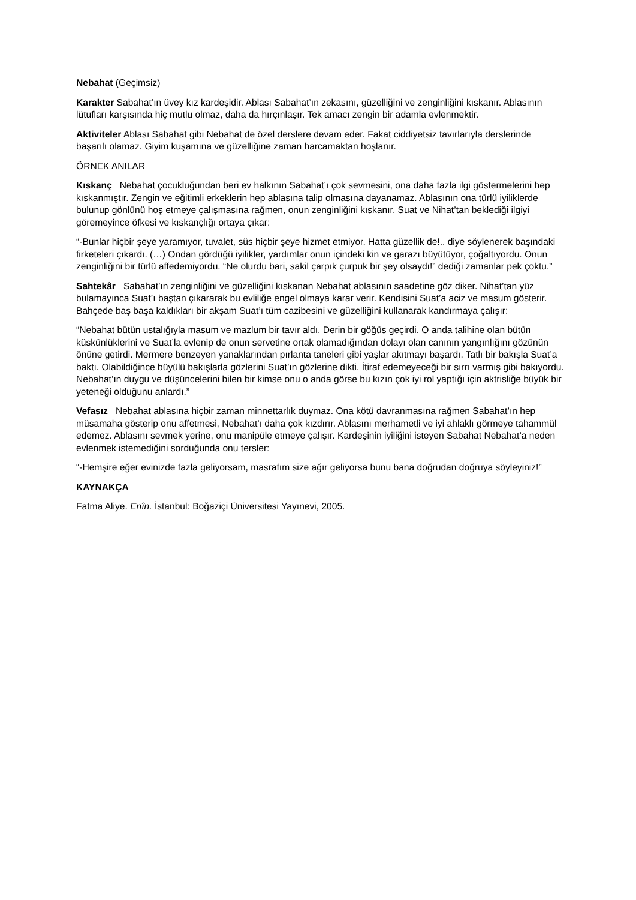Nebahat (Geçimsiz)
Karakter Sabahat’ın üvey kız kardeşidir. Ablası Sabahat’ın zekasını, güzelliğini ve zenginliğini kıskanır. Ablasının lütufları karşısında hiç mutlu olmaz, daha da hırçınlaşır. Tek amacı zengin bir adamla evlenmektir.
Aktiviteler Ablası Sabahat gibi Nebahat de özel derslere devam eder. Fakat ciddiyetsiz tavırlarıyla derslerinde başarılı olamaz. Giyim kuşamına ve güzelliğine zaman harcamaktan hoşlanır.
ÖRNEK ANILAR
Kıskanç Nebahat çocukluğundan beri ev halkının Sabahat’ı çok sevmesini, ona daha fazla ilgi göstermelerini hep kıskanmıştır. Zengin ve eğitimli erkeklerin hep ablasına talip olmasına dayanamaz. Ablasının ona türlü iyiliklerde bulunup gönlünü hoş etmeye çalışmasına rağmen, onun zenginliğini kıskanır. Suat ve Nihat’tan beklediği ilgiyi göremeyince öfkesi ve kıskançlığı ortaya çıkar:
“-Bunlar hiçbir şeye yaramıyor, tuvalet, süs hiçbir şeye hizmet etmiyor. Hatta güzellik de!.. diye söylenerek başındaki firketeleri çıkardı. (…) Ondan gördüğü iyilikler, yardımlar onun içindeki kin ve garazı büyütüyor, çoğaltıyordu. Onun zenginliğini bir türlü affedemiyordu. “Ne olurdu bari, sakil çarpık çurpuk bir şey olsaydı!” dediği zamanlar pek çoktu.”
Sahtekâr Sabahat’ın zenginliğini ve güzelliğini kıskanan Nebahat ablasının saadetine göz diker. Nihat’tan yüz bulamayınca Suat’ı baştan çıkararak bu evliliğe engel olmaya karar verir. Kendisini Suat’a aciz ve masum gösterir. Bahçede baş başa kaldıkları bir akşam Suat’ı tüm cazibesini ve güzelliğini kullanarak kandırmaya çalışır:
“Nebahat bütün ustalığıyla masum ve mazlum bir tavır aldı. Derin bir göğüs geçirdi. O anda talihine olan bütün küskünlüklerini ve Suat’la evlenip de onun servetine ortak olamadığından dolayı olan canının yangınlığını gözünün önüne getirdi. Mermere benzeyen yanaklarından pırlanta taneleri gibi yaşlar akıtmayı başardı. Tatlı bir bakışla Suat’a baktı. Olabildiğince büyülü bakışlarla gözlerini Suat’ın gözlerine dikti. İtiraf edemeyeceği bir sırrı varmış gibi bakıyordu. Nebahat’ın duygu ve düşüncelerini bilen bir kimse onu o anda görse bu kızın çok iyi rol yaptığı için aktrisliğe büyük bir yeteneği olduğunu anlardı.”
Vefasız Nebahat ablasına hiçbir zaman minnettarlık duymaz. Ona kötü davranmasına rağmen Sabahat’ın hep müsamaha gösterip onu affetmesi, Nebahat’ı daha çok kızdırır. Ablasını merhametli ve iyi ahlaklı görmeye tahammül edemez. Ablasını sevmek yerine, onu manipüle etmeye çalışır. Kardeşinin iyiliğini isteyen Sabahat Nebahat’a neden evlenmek istemediğini sorduğunda onu tersler:
“-Hemşire eğer evinizde fazla geliyorsam, masrafım size ağır geliyorsa bunu bana doğrudan doğruya söyleyiniz!”
KAYNAKÇA
Fatma Aliye. Enîn. İstanbul: Boğaziçi Üniversitesi Yayınevi, 2005.